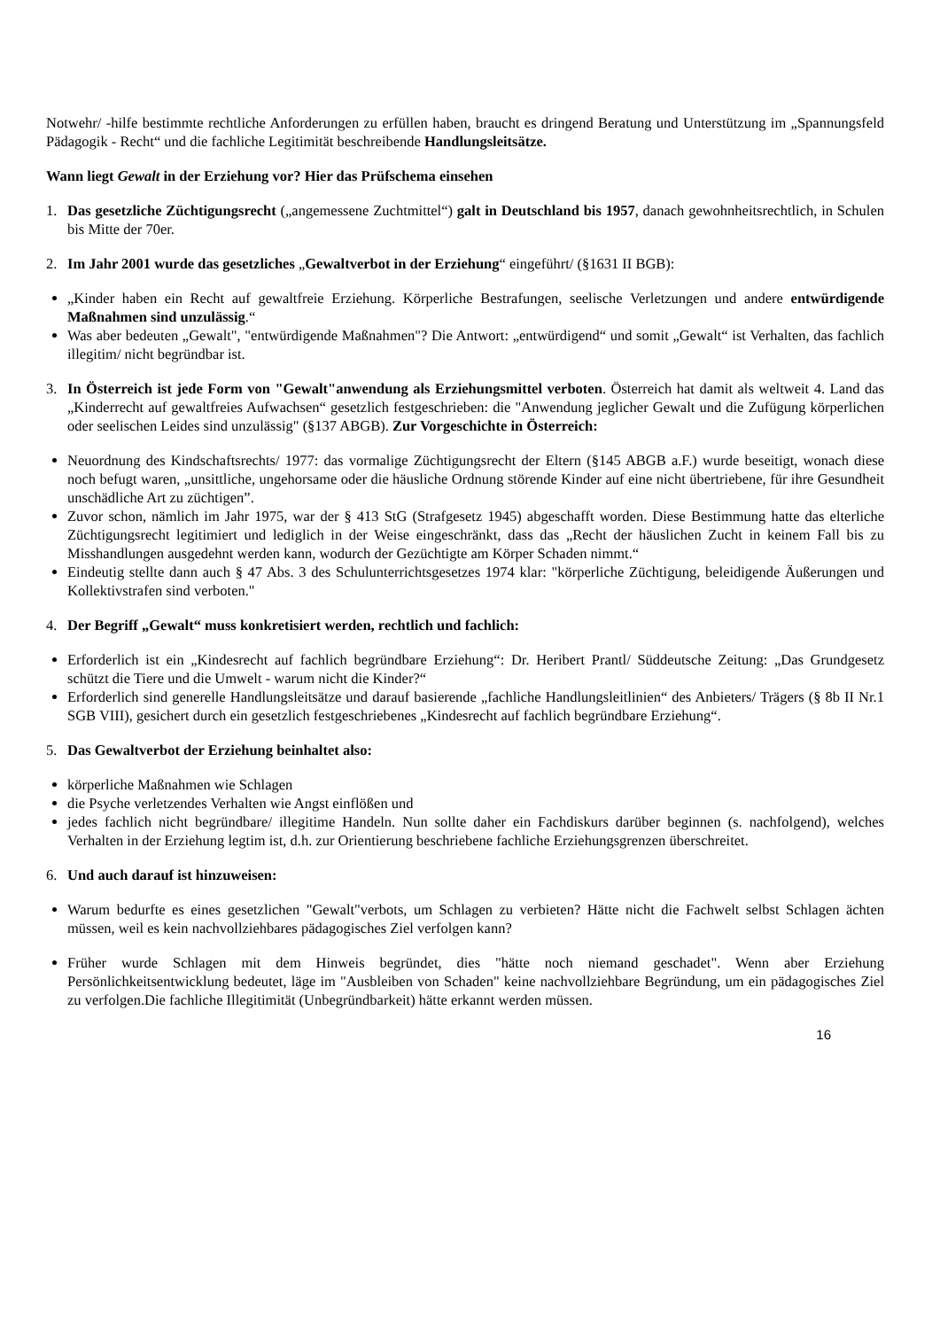Notwehr/ -hilfe bestimmte rechtliche Anforderungen zu erfüllen haben, braucht es dringend Beratung und Unterstützung im „Spannungsfeld Pädagogik - Recht“ und die fachliche Legitimität beschreibende Handlungsleitsätze.
Wann liegt Gewalt in der Erziehung vor? Hier das Prüfschema einsehen
1. Das gesetzliche Züchtigungsrecht („angemessene Zuchtmittel“) galt in Deutschland bis 1957, danach gewohnheitsrechtlich, in Schulen bis Mitte der 70er.
2. Im Jahr 2001 wurde das gesetzliches „Gewaltverbot in der Erziehung“ eingeführt/ (§1631 II BGB):
„Kinder haben ein Recht auf gewaltfreie Erziehung. Körperliche Bestrafungen, seelische Verletzungen und andere entwürdigende Maßnahmen sind unzulässig.“
Was aber bedeuten „Gewalt", "entwürdigende Maßnahmen"? Die Antwort: „entwürdigend“ und somit „Gewalt“ ist Verhalten, das fachlich illegitim/ nicht begründbar ist.
3. In Österreich ist jede Form von "Gewalt"anwendung als Erziehungsmittel verboten. Österreich hat damit als weltweit 4. Land das „Kinderrecht auf gewaltfreies Aufwachsen“ gesetzlich festgeschrieben: die "Anwendung jeglicher Gewalt und die Zufügung körperlichen oder seelischen Leides sind unzulässig" (§137 ABGB). Zur Vorgeschichte in Österreich:
Neuordnung des Kindschaftsrechts/ 1977: das vormalige Züchtigungsrecht der Eltern (§145 ABGB a.F.) wurde beseitigt, wonach diese noch befugt waren, „unsittliche, ungehorsame oder die häusliche Ordnung störende Kinder auf eine nicht übertriebene, für ihre Gesundheit unschädliche Art zu züchtigen”.
Zuvor schon, nämlich im Jahr 1975, war der § 413 StG (Strafgesetz 1945) abgeschafft worden. Diese Bestimmung hatte das elterliche Züchtigungsrecht legitimiert und lediglich in der Weise eingeschränkt, dass das „Recht der häuslichen Zucht in keinem Fall bis zu Misshandlungen ausgedehnt werden kann, wodurch der Gezüchtigte am Körper Schaden nimmt.“
Eindeutig stellte dann auch § 47 Abs. 3 des Schulunterrichtsgesetzes 1974 klar: "körperliche Züchtigung, beleidigende Äußerungen und Kollektivstrafen sind verboten."
4. Der Begriff „Gewalt“ muss konkretisiert werden, rechtlich und fachlich:
Erforderlich ist ein „Kindesrecht auf fachlich begründbare Erziehung“: Dr. Heribert Prantl/ Süddeutsche Zeitung: „Das Grundgesetz schützt die Tiere und die Umwelt - warum nicht die Kinder?“
Erforderlich sind generelle Handlungsleitsätze und darauf basierende „fachliche Handlungsleitlinien“ des Anbieters/ Trägers (§ 8b II Nr.1 SGB VIII), gesichert durch ein gesetzlich festgeschriebenes „Kindesrecht auf fachlich begründbare Erziehung“.
5. Das Gewaltverbot der Erziehung beinhaltet also:
körperliche Maßnahmen wie Schlagen
die Psyche verletzendes Verhalten wie Angst einflößen und
jedes fachlich nicht begründbare/ illegitime Handeln. Nun sollte daher ein Fachdiskurs darüber beginnen (s. nachfolgend), welches Verhalten in der Erziehung legtim ist, d.h. zur Orientierung beschriebene fachliche Erziehungsgrenzen überschreitet.
6. Und auch darauf ist hinzuweisen:
Warum bedurfte es eines gesetzlichen "Gewalt"verbots, um Schlagen zu verbieten? Hätte nicht die Fachwelt selbst Schlagen ächten müssen, weil es kein nachvollziehbares pädagogisches Ziel verfolgen kann?
Früher wurde Schlagen mit dem Hinweis begründet, dies "hätte noch niemand geschadet". Wenn aber Erziehung Persönlichkeitsentwicklung bedeutet, läge im "Ausbleiben von Schaden" keine nachvollziehbare Begründung, um ein pädagogisches Ziel zu verfolgen.Die fachliche Illegitimität (Unbegründbarkeit) hätte erkannt werden müssen.
16